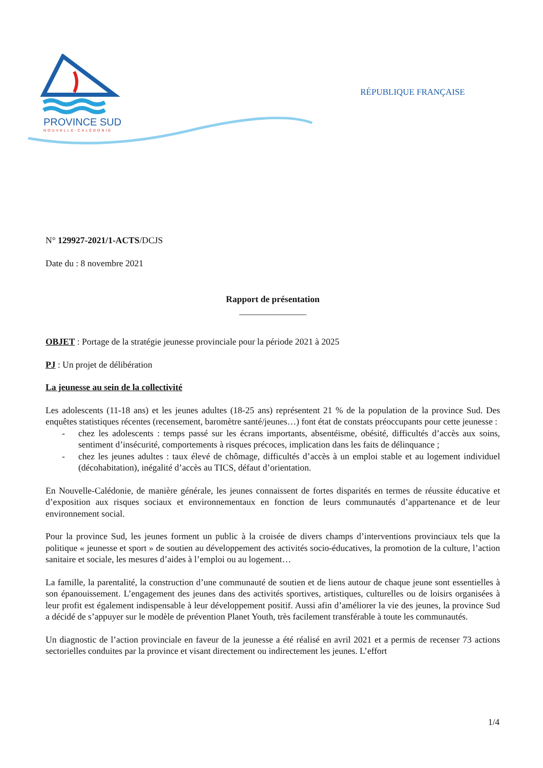PROVINCE SUD
NOUVELLE-CALÉDONIE
RÉPUBLIQUE FRANÇAISE
N° 129927-2021/1-ACTS/DCJS
Date du : 8 novembre 2021
Rapport de présentation
_______________
OBJET : Portage de la stratégie jeunesse provinciale pour la période 2021 à 2025
PJ : Un projet de délibération
La jeunesse au sein de la collectivité
Les adolescents (11-18 ans) et les jeunes adultes (18-25 ans) représentent 21 % de la population de la province Sud. Des enquêtes statistiques récentes (recensement, baromètre santé/jeunes…) font état de constats préoccupants pour cette jeunesse :
- chez les adolescents : temps passé sur les écrans importants, absentéisme, obésité, difficultés d’accès aux soins, sentiment d’insécurité, comportements à risques précoces, implication dans les faits de délinquance ;
- chez les jeunes adultes : taux élevé de chômage, difficultés d’accès à un emploi stable et au logement individuel (décohabitation), inégalité d’accès au TICS, défaut d’orientation.
En Nouvelle-Calédonie, de manière générale, les jeunes connaissent de fortes disparités en termes de réussite éducative et d’exposition aux risques sociaux et environnementaux en fonction de leurs communautés d’appartenance et de leur environnement social.
Pour la province Sud, les jeunes forment un public à la croisée de divers champs d’interventions provinciaux tels que la politique « jeunesse et sport » de soutien au développement des activités socio-éducatives, la promotion de la culture, l’action sanitaire et sociale, les mesures d’aides à l’emploi ou au logement…
La famille, la parentalité, la construction d’une communauté de soutien et de liens autour de chaque jeune sont essentielles à son épanouissement. L’engagement des jeunes dans des activités sportives, artistiques, culturelles ou de loisirs organisées à leur profit est également indispensable à leur développement positif. Aussi afin d’améliorer la vie des jeunes, la province Sud a décidé de s’appuyer sur le modèle de prévention Planet Youth, très facilement transférable à toute les communautés.
Un diagnostic de l’action provinciale en faveur de la jeunesse a été réalisé en avril 2021 et a permis de recenser 73 actions sectorielles conduites par la province et visant directement ou indirectement les jeunes. L’effort
1/4